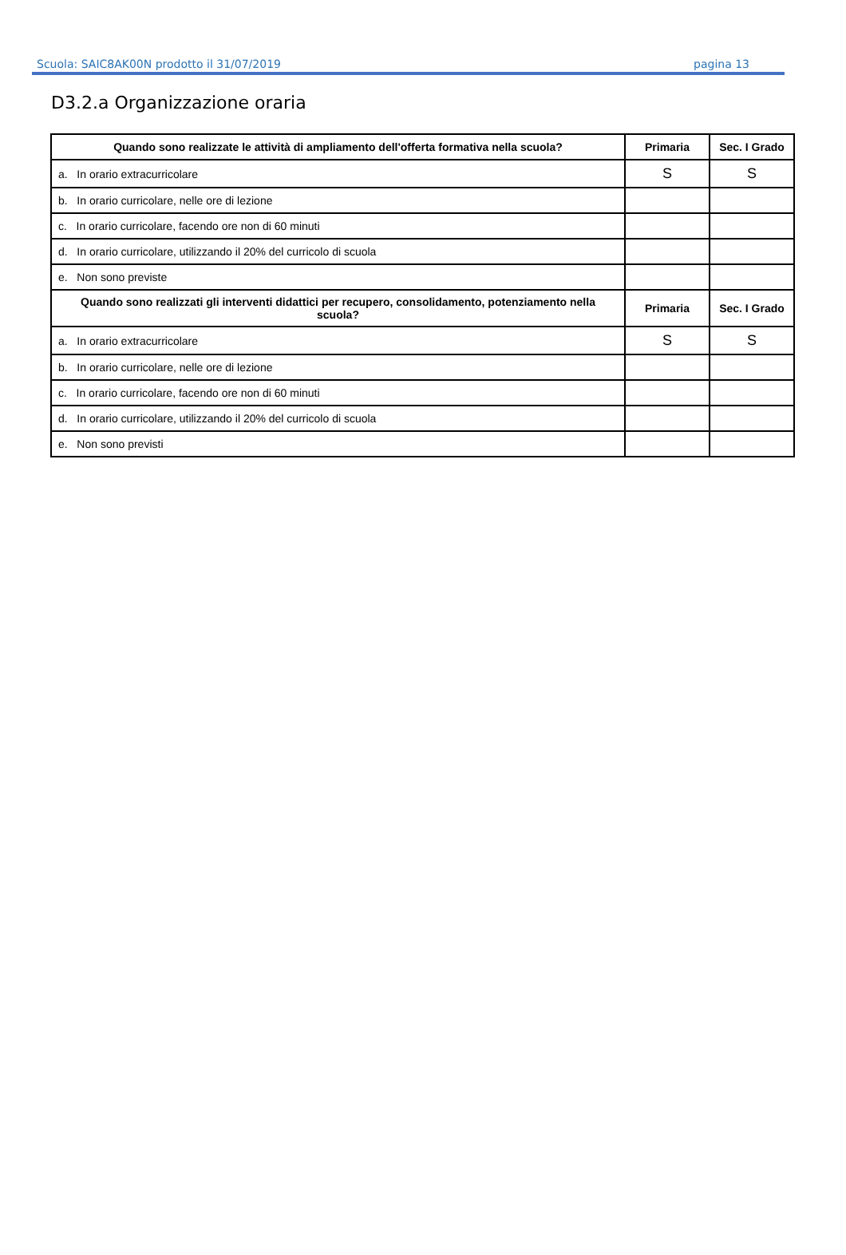Scuola: SAIC8AK00N prodotto il 31/07/2019 pagina 13
D3.2.a Organizzazione oraria
| Quando sono realizzate le attività di ampliamento dell'offerta formativa nella scuola? | Primaria | Sec. I Grado |
| --- | --- | --- |
| a. In orario extracurricolare | S | S |
| b. In orario curricolare, nelle ore di lezione | | |
| c. In orario curricolare, facendo ore non di 60 minuti | | |
| d. In orario curricolare, utilizzando il 20% del curricolo di scuola | | |
| e. Non sono previste | | |
| Quando sono realizzati gli interventi didattici per recupero, consolidamento, potenziamento nella scuola? | Primaria | Sec. I Grado |
| a. In orario extracurricolare | S | S |
| b. In orario curricolare, nelle ore di lezione | | |
| c. In orario curricolare, facendo ore non di 60 minuti | | |
| d. In orario curricolare, utilizzando il 20% del curricolo di scuola | | |
| e. Non sono previsti | | |